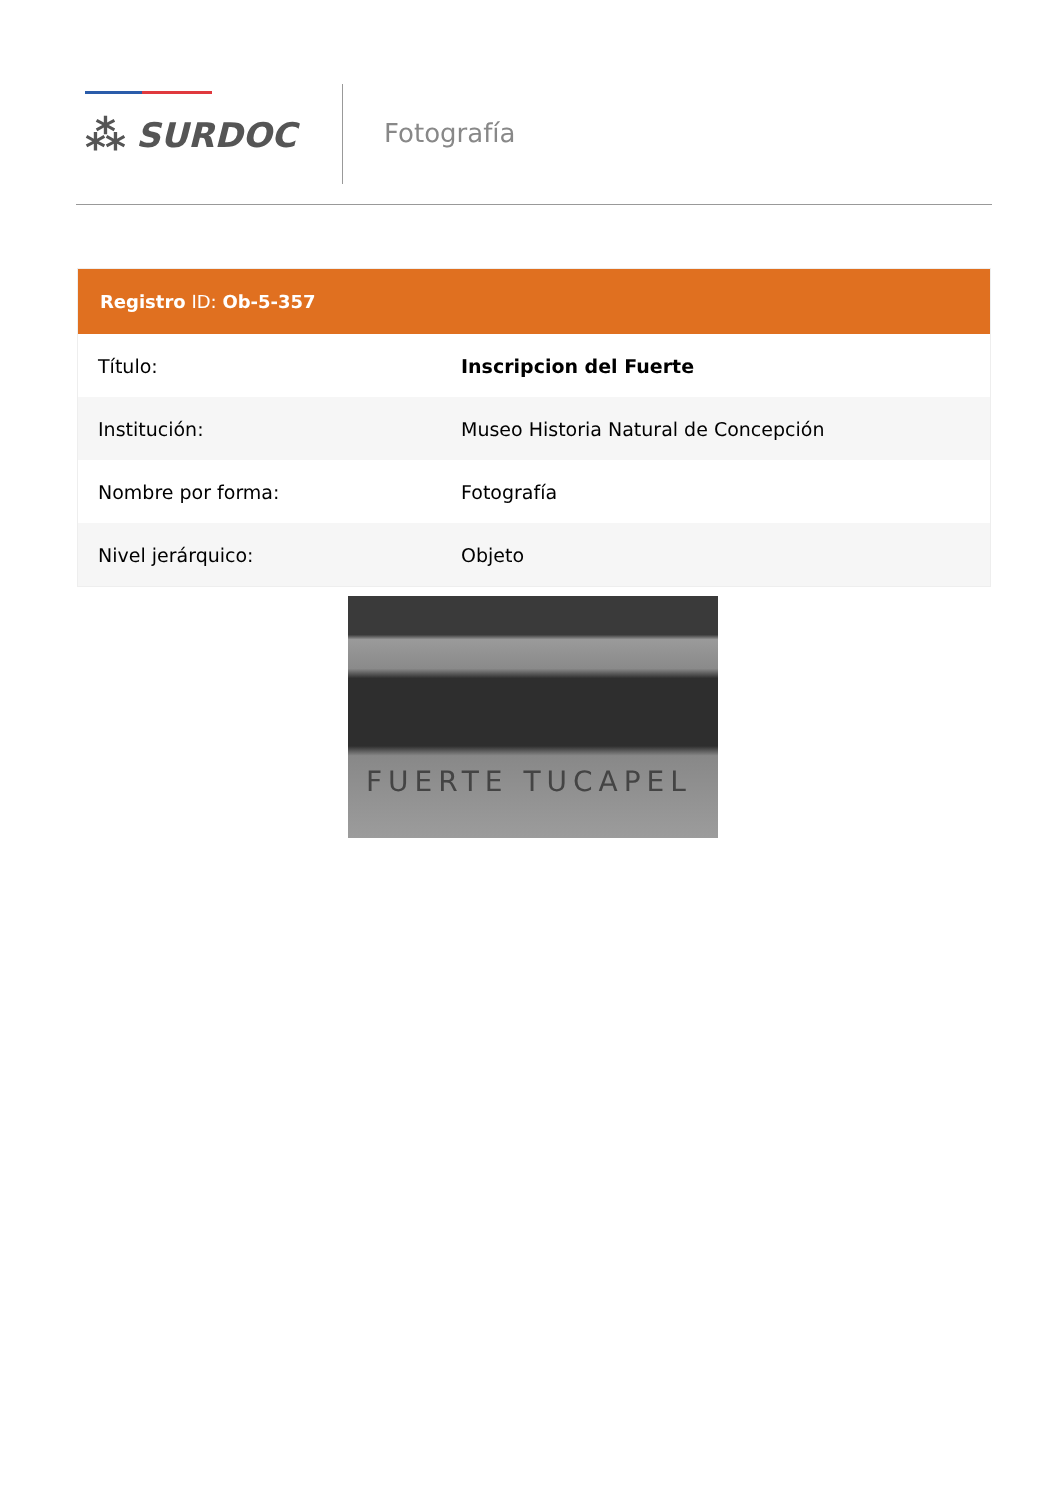⁂ SURDOC Fotografía
Registro ID: Ob-5-357
| Título: | Inscripcion del Fuerte |
| Institución: | Museo Historia Natural de Concepción |
| Nombre por forma: | Fotografía |
| Nivel jerárquico: | Objeto |
FUERTE TUCAPEL